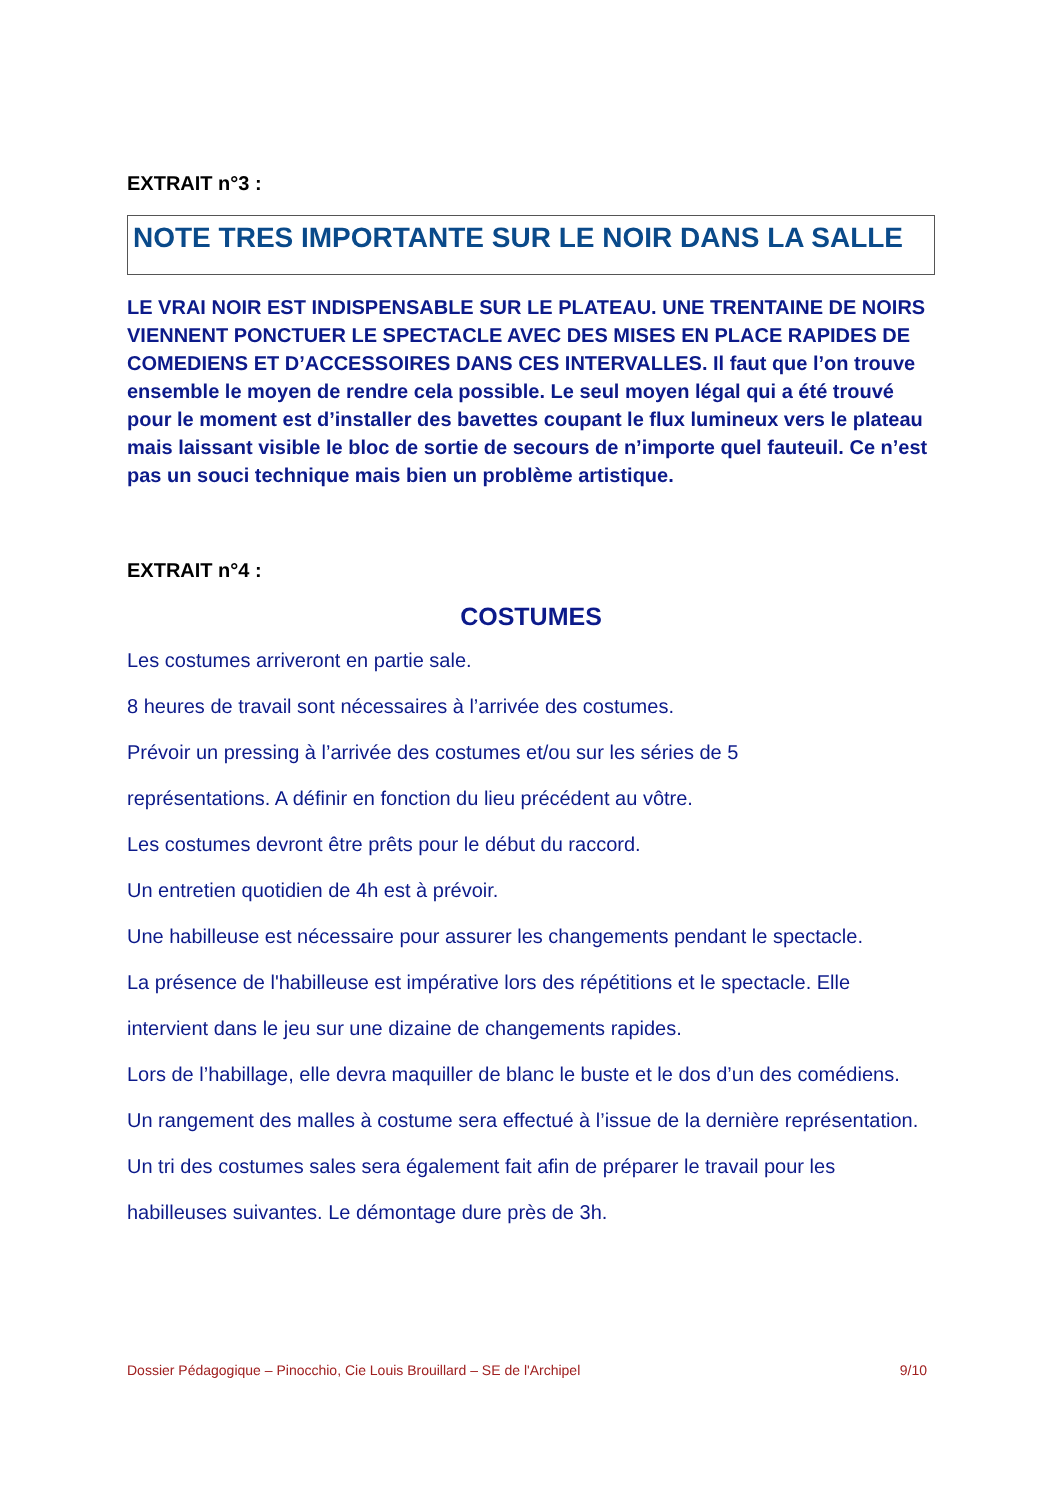EXTRAIT n°3 :
NOTE TRES IMPORTANTE SUR LE NOIR DANS LA SALLE
LE VRAI NOIR EST INDISPENSABLE SUR LE PLATEAU. UNE TRENTAINE DE NOIRS VIENNENT PONCTUER LE SPECTACLE AVEC DES MISES EN PLACE RAPIDES DE COMEDIENS ET D’ACCESSOIRES DANS CES INTERVALLES. Il faut que l’on trouve ensemble le moyen de rendre cela possible. Le seul moyen légal qui a été trouvé pour le moment est d’installer des bavettes coupant le flux lumineux vers le plateau mais laissant visible le bloc de sortie de secours de n’importe quel fauteuil. Ce n’est pas un souci technique mais bien un problème artistique.
EXTRAIT n°4 :
COSTUMES
Les costumes arriveront en partie sale.
8 heures de travail sont nécessaires à l’arrivée des costumes.
Prévoir un pressing à l’arrivée des costumes et/ou sur les séries de 5
représentations. A définir en fonction du lieu précédent au vôtre.
Les costumes devront être prêts pour le début du raccord.
Un entretien quotidien de 4h est à prévoir.
Une habilleuse est nécessaire pour assurer les changements pendant le spectacle.
La présence de l'habilleuse est impérative lors des répétitions et le spectacle. Elle
intervient dans le jeu sur une dizaine de changements rapides.
Lors de l’habillage, elle devra maquiller de blanc le buste et le dos d’un des comédiens.
Un rangement des malles à costume sera effectué à l’issue de la dernière représentation.
Un tri des costumes sales sera également fait afin de préparer le travail pour les
habilleuses suivantes. Le démontage dure près de 3h.
Dossier Pédagogique – Pinocchio, Cie Louis Brouillard – SE de l'Archipel 9/10